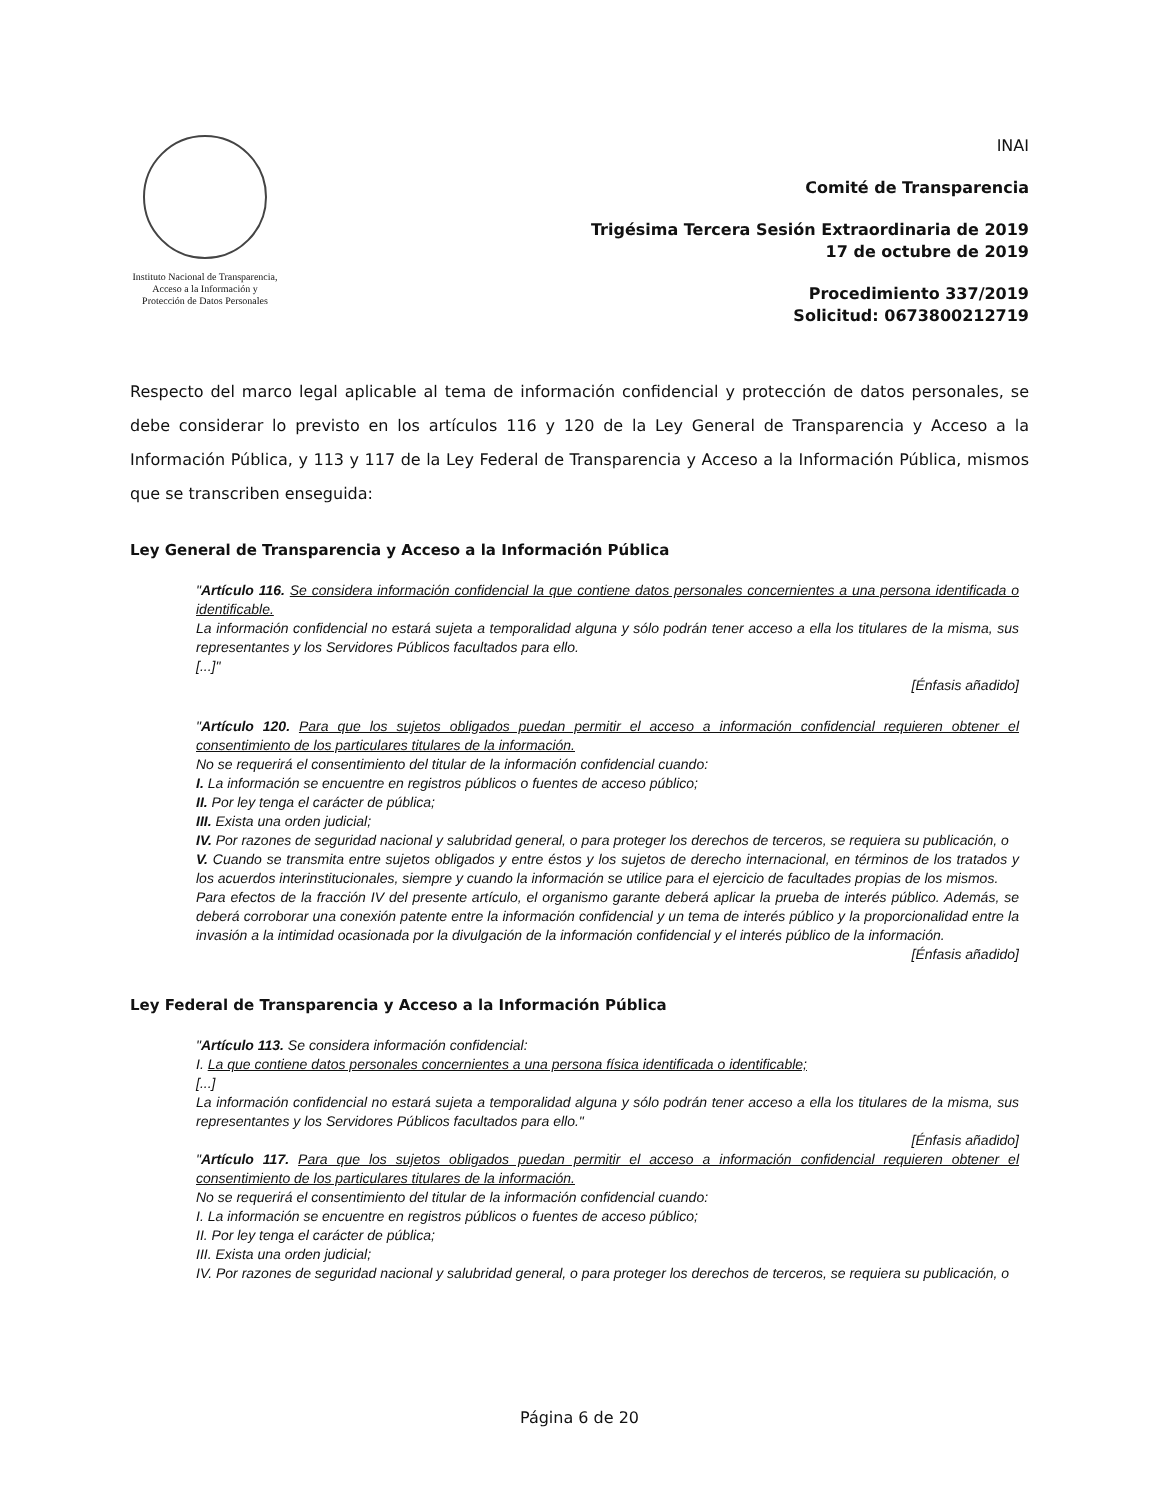Instituto Nacional de Transparencia, Acceso a la Información y Protección de Datos Personales
INAI
Comité de Transparencia
Trigésima Tercera Sesión Extraordinaria de 2019
17 de octubre de 2019
Procedimiento 337/2019
Solicitud: 0673800212719
Respecto del marco legal aplicable al tema de información confidencial y protección de datos personales, se debe considerar lo previsto en los artículos 116 y 120 de la Ley General de Transparencia y Acceso a la Información Pública, y 113 y 117 de la Ley Federal de Transparencia y Acceso a la Información Pública, mismos que se transcriben enseguida:
Ley General de Transparencia y Acceso a la Información Pública
"Artículo 116. Se considera información confidencial la que contiene datos personales concernientes a una persona identificada o identificable.
La información confidencial no estará sujeta a temporalidad alguna y sólo podrán tener acceso a ella los titulares de la misma, sus representantes y los Servidores Públicos facultados para ello.
[...]"
[Énfasis añadido]
"Artículo 120. Para que los sujetos obligados puedan permitir el acceso a información confidencial requieren obtener el consentimiento de los particulares titulares de la información.
No se requerirá el consentimiento del titular de la información confidencial cuando:
I. La información se encuentre en registros públicos o fuentes de acceso público;
II. Por ley tenga el carácter de pública;
III. Exista una orden judicial;
IV. Por razones de seguridad nacional y salubridad general, o para proteger los derechos de terceros, se requiera su publicación, o
V. Cuando se transmita entre sujetos obligados y entre éstos y los sujetos de derecho internacional, en términos de los tratados y los acuerdos interinstitucionales, siempre y cuando la información se utilice para el ejercicio de facultades propias de los mismos.
Para efectos de la fracción IV del presente artículo, el organismo garante deberá aplicar la prueba de interés público. Además, se deberá corroborar una conexión patente entre la información confidencial y un tema de interés público y la proporcionalidad entre la invasión a la intimidad ocasionada por la divulgación de la información confidencial y el interés público de la información.
[Énfasis añadido]
Ley Federal de Transparencia y Acceso a la Información Pública
"Artículo 113. Se considera información confidencial:
I. La que contiene datos personales concernientes a una persona física identificada o identificable;
[...]
La información confidencial no estará sujeta a temporalidad alguna y sólo podrán tener acceso a ella los titulares de la misma, sus representantes y los Servidores Públicos facultados para ello."
[Énfasis añadido]
"Artículo 117. Para que los sujetos obligados puedan permitir el acceso a información confidencial requieren obtener el consentimiento de los particulares titulares de la información.
No se requerirá el consentimiento del titular de la información confidencial cuando:
I. La información se encuentre en registros públicos o fuentes de acceso público;
II. Por ley tenga el carácter de pública;
III. Exista una orden judicial;
IV. Por razones de seguridad nacional y salubridad general, o para proteger los derechos de terceros, se requiera su publicación, o
Página 6 de 20